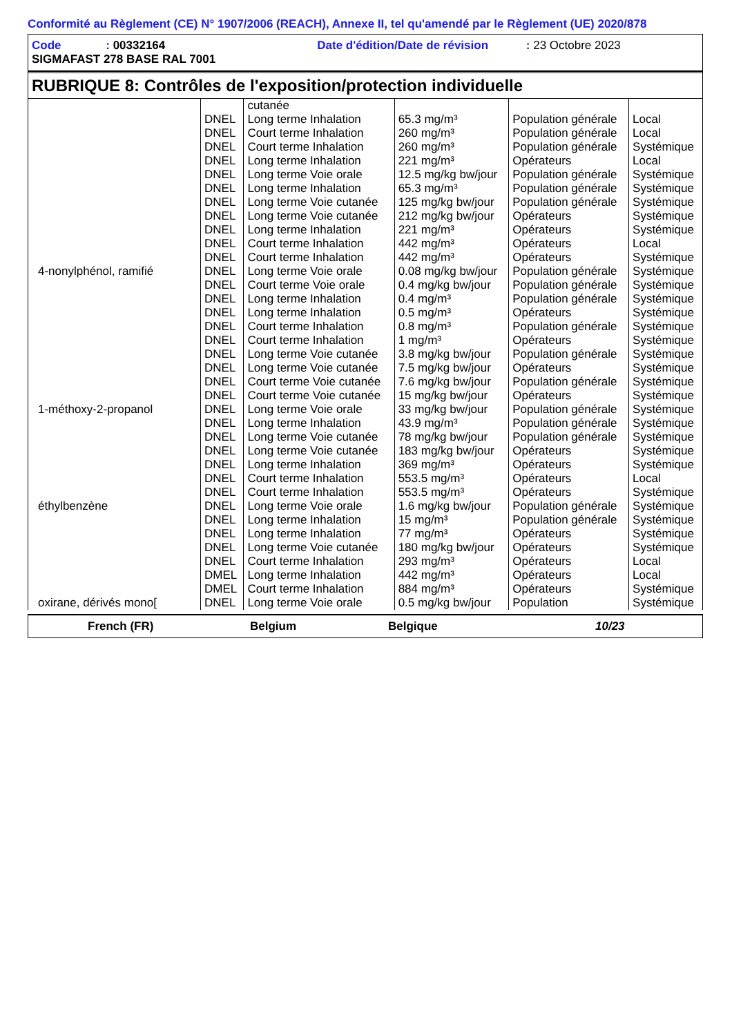Conformité au Règlement (CE) N° 1907/2006 (REACH), Annexe II, tel qu'amendé par le Règlement (UE) 2020/878
Code : 00332164 Date d'édition/Date de révision : 23 Octobre 2023
SIGMAFAST 278 BASE RAL 7001
RUBRIQUE 8: Contrôles de l'exposition/protection individuelle
| | | cutanée | | | |
| | DNEL | Long terme Inhalation | 65.3 mg/m³ | Population générale | Local |
| | DNEL | Court terme Inhalation | 260 mg/m³ | Population générale | Local |
| | DNEL | Court terme Inhalation | 260 mg/m³ | Population générale | Systémique |
| | DNEL | Long terme Inhalation | 221 mg/m³ | Opérateurs | Local |
| | DNEL | Long terme Voie orale | 12.5 mg/kg bw/jour | Population générale | Systémique |
| | DNEL | Long terme Inhalation | 65.3 mg/m³ | Population générale | Systémique |
| | DNEL | Long terme Voie cutanée | 125 mg/kg bw/jour | Population générale | Systémique |
| | DNEL | Long terme Voie cutanée | 212 mg/kg bw/jour | Opérateurs | Systémique |
| | DNEL | Long terme Inhalation | 221 mg/m³ | Opérateurs | Systémique |
| | DNEL | Court terme Inhalation | 442 mg/m³ | Opérateurs | Local |
| | DNEL | Court terme Inhalation | 442 mg/m³ | Opérateurs | Systémique |
| 4-nonylphénol, ramifié | DNEL | Long terme Voie orale | 0.08 mg/kg bw/jour | Population générale | Systémique |
| | DNEL | Court terme Voie orale | 0.4 mg/kg bw/jour | Population générale | Systémique |
| | DNEL | Long terme Inhalation | 0.4 mg/m³ | Population générale | Systémique |
| | DNEL | Long terme Inhalation | 0.5 mg/m³ | Opérateurs | Systémique |
| | DNEL | Court terme Inhalation | 0.8 mg/m³ | Population générale | Systémique |
| | DNEL | Court terme Inhalation | 1 mg/m³ | Opérateurs | Systémique |
| | DNEL | Long terme Voie cutanée | 3.8 mg/kg bw/jour | Population générale | Systémique |
| | DNEL | Long terme Voie cutanée | 7.5 mg/kg bw/jour | Opérateurs | Systémique |
| | DNEL | Court terme Voie cutanée | 7.6 mg/kg bw/jour | Population générale | Systémique |
| | DNEL | Court terme Voie cutanée | 15 mg/kg bw/jour | Opérateurs | Systémique |
| 1-méthoxy-2-propanol | DNEL | Long terme Voie orale | 33 mg/kg bw/jour | Population générale | Systémique |
| | DNEL | Long terme Inhalation | 43.9 mg/m³ | Population générale | Systémique |
| | DNEL | Long terme Voie cutanée | 78 mg/kg bw/jour | Population générale | Systémique |
| | DNEL | Long terme Voie cutanée | 183 mg/kg bw/jour | Opérateurs | Systémique |
| | DNEL | Long terme Inhalation | 369 mg/m³ | Opérateurs | Systémique |
| | DNEL | Court terme Inhalation | 553.5 mg/m³ | Opérateurs | Local |
| | DNEL | Court terme Inhalation | 553.5 mg/m³ | Opérateurs | Systémique |
| éthylbenzène | DNEL | Long terme Voie orale | 1.6 mg/kg bw/jour | Population générale | Systémique |
| | DNEL | Long terme Inhalation | 15 mg/m³ | Population générale | Systémique |
| | DNEL | Long terme Inhalation | 77 mg/m³ | Opérateurs | Systémique |
| | DNEL | Long terme Voie cutanée | 180 mg/kg bw/jour | Opérateurs | Systémique |
| | DNEL | Court terme Inhalation | 293 mg/m³ | Opérateurs | Local |
| | DMEL | Long terme Inhalation | 442 mg/m³ | Opérateurs | Local |
| | DMEL | Court terme Inhalation | 884 mg/m³ | Opérateurs | Systémique |
| oxirane, dérivés mono[ | DNEL | Long terme Voie orale | 0.5 mg/kg bw/jour | Population | Systémique |
French (FR) Belgium Belgique 10/23